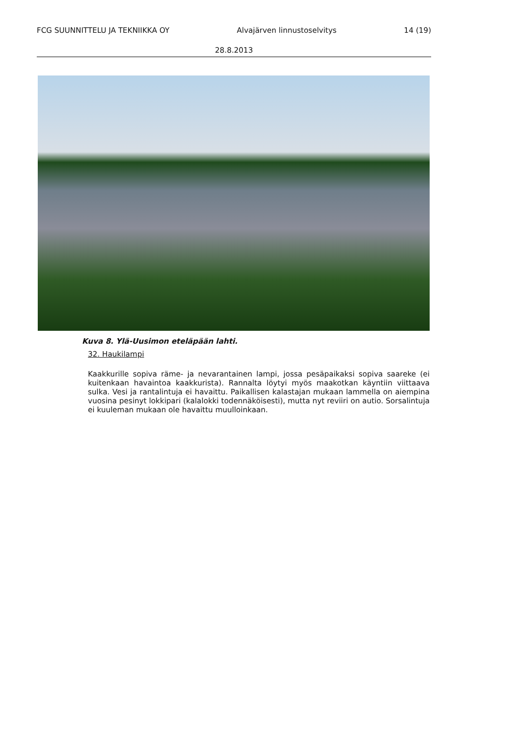FCG SUUNNITTELU JA TEKNIIKKA OY Alvajärven linnustoselvitys 14 (19)
28.8.2013
Kuva 8. Ylä-Uusimon eteläpään lahti.
32. Haukilampi
Kaakkurille sopiva räme- ja nevarantainen lampi, jossa pesäpaikaksi sopiva saareke (ei kuitenkaan havaintoa kaakkurista). Rannalta löytyi myös maakotkan käyntiin viittaava sulka. Vesi ja rantalintuja ei havaittu. Paikallisen kalastajan mukaan lammella on aiempina vuosina pesinyt lokkipari (kalalokki todennäköisesti), mutta nyt reviiri on autio. Sorsalintuja ei kuuleman mukaan ole havaittu muulloinkaan.